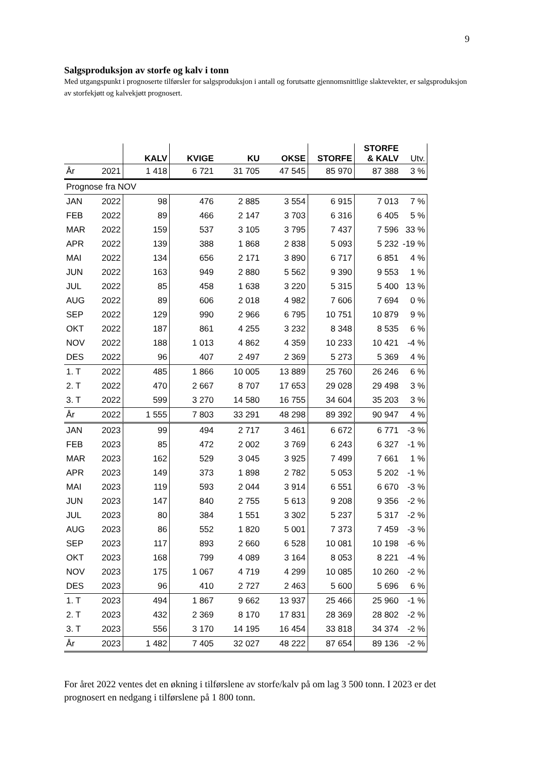9
Salgsproduksjon av storfe og kalv i tonn
Med utgangspunkt i prognoserte tilførsler for salgsproduksjon i antall og forutsatte gjennomsnittlige slaktevekter, er salgsproduksjon av storfekjøtt og kalvekjøtt prognosert.
| | | KALV | KVIGE | KU | OKSE | STORFE | STORFE & KALV | Utv. |
| --- | --- | --- | --- | --- | --- | --- | --- | --- |
| År | 2021 | 1 418 | 6 721 | 31 705 | 47 545 | 85 970 | 87 388 | 3 % |
| Prognose fra NOV | | | | | | | | |
| JAN | 2022 | 98 | 476 | 2 885 | 3 554 | 6 915 | 7 013 | 7 % |
| FEB | 2022 | 89 | 466 | 2 147 | 3 703 | 6 316 | 6 405 | 5 % |
| MAR | 2022 | 159 | 537 | 3 105 | 3 795 | 7 437 | 7 596 | 33 % |
| APR | 2022 | 139 | 388 | 1 868 | 2 838 | 5 093 | 5 232 | -19 % |
| MAI | 2022 | 134 | 656 | 2 171 | 3 890 | 6 717 | 6 851 | 4 % |
| JUN | 2022 | 163 | 949 | 2 880 | 5 562 | 9 390 | 9 553 | 1 % |
| JUL | 2022 | 85 | 458 | 1 638 | 3 220 | 5 315 | 5 400 | 13 % |
| AUG | 2022 | 89 | 606 | 2 018 | 4 982 | 7 606 | 7 694 | 0 % |
| SEP | 2022 | 129 | 990 | 2 966 | 6 795 | 10 751 | 10 879 | 9 % |
| OKT | 2022 | 187 | 861 | 4 255 | 3 232 | 8 348 | 8 535 | 6 % |
| NOV | 2022 | 188 | 1 013 | 4 862 | 4 359 | 10 233 | 10 421 | -4 % |
| DES | 2022 | 96 | 407 | 2 497 | 2 369 | 5 273 | 5 369 | 4 % |
| 1. T | 2022 | 485 | 1 866 | 10 005 | 13 889 | 25 760 | 26 246 | 6 % |
| 2. T | 2022 | 470 | 2 667 | 8 707 | 17 653 | 29 028 | 29 498 | 3 % |
| 3. T | 2022 | 599 | 3 270 | 14 580 | 16 755 | 34 604 | 35 203 | 3 % |
| År | 2022 | 1 555 | 7 803 | 33 291 | 48 298 | 89 392 | 90 947 | 4 % |
| JAN | 2023 | 99 | 494 | 2 717 | 3 461 | 6 672 | 6 771 | -3 % |
| FEB | 2023 | 85 | 472 | 2 002 | 3 769 | 6 243 | 6 327 | -1 % |
| MAR | 2023 | 162 | 529 | 3 045 | 3 925 | 7 499 | 7 661 | 1 % |
| APR | 2023 | 149 | 373 | 1 898 | 2 782 | 5 053 | 5 202 | -1 % |
| MAI | 2023 | 119 | 593 | 2 044 | 3 914 | 6 551 | 6 670 | -3 % |
| JUN | 2023 | 147 | 840 | 2 755 | 5 613 | 9 208 | 9 356 | -2 % |
| JUL | 2023 | 80 | 384 | 1 551 | 3 302 | 5 237 | 5 317 | -2 % |
| AUG | 2023 | 86 | 552 | 1 820 | 5 001 | 7 373 | 7 459 | -3 % |
| SEP | 2023 | 117 | 893 | 2 660 | 6 528 | 10 081 | 10 198 | -6 % |
| OKT | 2023 | 168 | 799 | 4 089 | 3 164 | 8 053 | 8 221 | -4 % |
| NOV | 2023 | 175 | 1 067 | 4 719 | 4 299 | 10 085 | 10 260 | -2 % |
| DES | 2023 | 96 | 410 | 2 727 | 2 463 | 5 600 | 5 696 | 6 % |
| 1. T | 2023 | 494 | 1 867 | 9 662 | 13 937 | 25 466 | 25 960 | -1 % |
| 2. T | 2023 | 432 | 2 369 | 8 170 | 17 831 | 28 369 | 28 802 | -2 % |
| 3. T | 2023 | 556 | 3 170 | 14 195 | 16 454 | 33 818 | 34 374 | -2 % |
| År | 2023 | 1 482 | 7 405 | 32 027 | 48 222 | 87 654 | 89 136 | -2 % |
For året 2022 ventes det en økning i tilførslene av storfe/kalv på om lag 3 500 tonn. I 2023 er det prognosert en nedgang i tilførslene på 1 800 tonn.